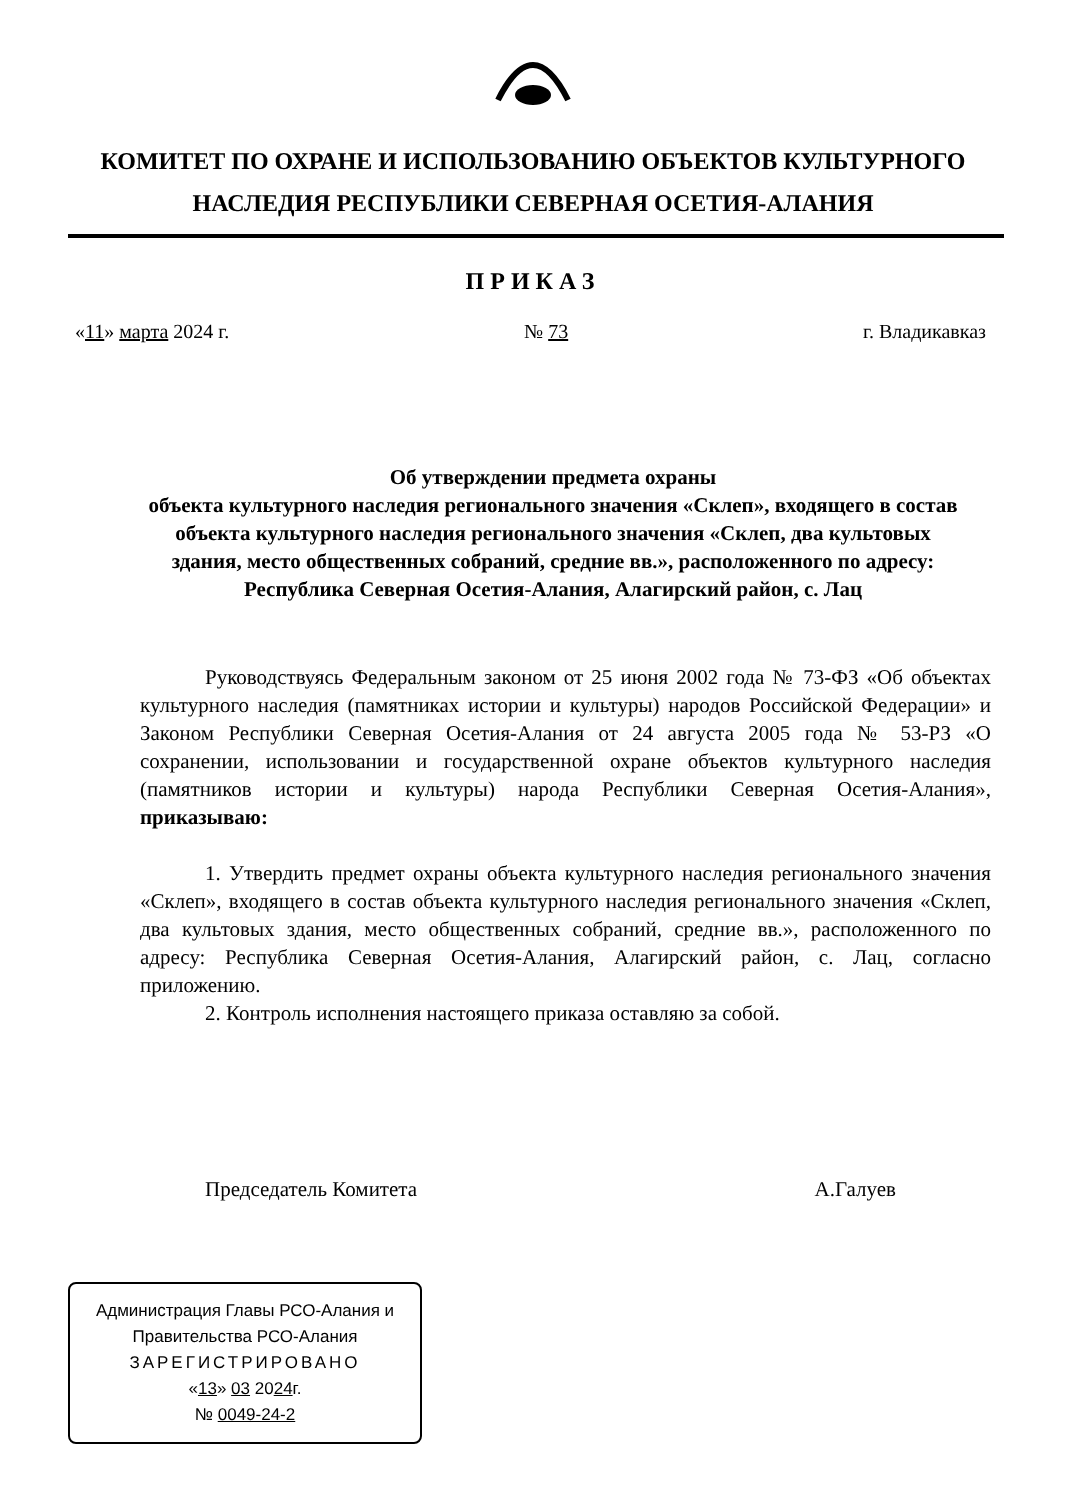КОМИТЕТ ПО ОХРАНЕ И ИСПОЛЬЗОВАНИЮ ОБЪЕКТОВ КУЛЬТУРНОГО НАСЛЕДИЯ РЕСПУБЛИКИ СЕВЕРНАЯ ОСЕТИЯ-АЛАНИЯ
ПРИКАЗ
«11» марта 2024 г. № 73 г. Владикавказ
Об утверждении предмета охраны
объекта культурного наследия регионального значения «Склеп», входящего в состав объекта культурного наследия регионального значения «Склеп, два культовых здания, место общественных собраний, средние вв.», расположенного по адресу: Республика Северная Осетия-Алания, Алагирский район, с. Лац
Руководствуясь Федеральным законом от 25 июня 2002 года № 73-ФЗ «Об объектах культурного наследия (памятниках истории и культуры) народов Российской Федерации» и Законом Республики Северная Осетия-Алания от 24 августа 2005 года № 53-РЗ «О сохранении, использовании и государственной охране объектов культурного наследия (памятников истории и культуры) народа Республики Северная Осетия-Алания», приказываю:
1. Утвердить предмет охраны объекта культурного наследия регионального значения «Склеп», входящего в состав объекта культурного наследия регионального значения «Склеп, два культовых здания, место общественных собраний, средние вв.», расположенного по адресу: Республика Северная Осетия-Алания, Алагирский район, с. Лац, согласно приложению.
2. Контроль исполнения настоящего приказа оставляю за собой.
Председатель Комитета А.Галуев
Администрация Главы РСО-Алания и
Правительства РСО-Алания
ЗАРЕГИСТРИРОВАНО
«13» 03 2024г.
№ 0049-24-2